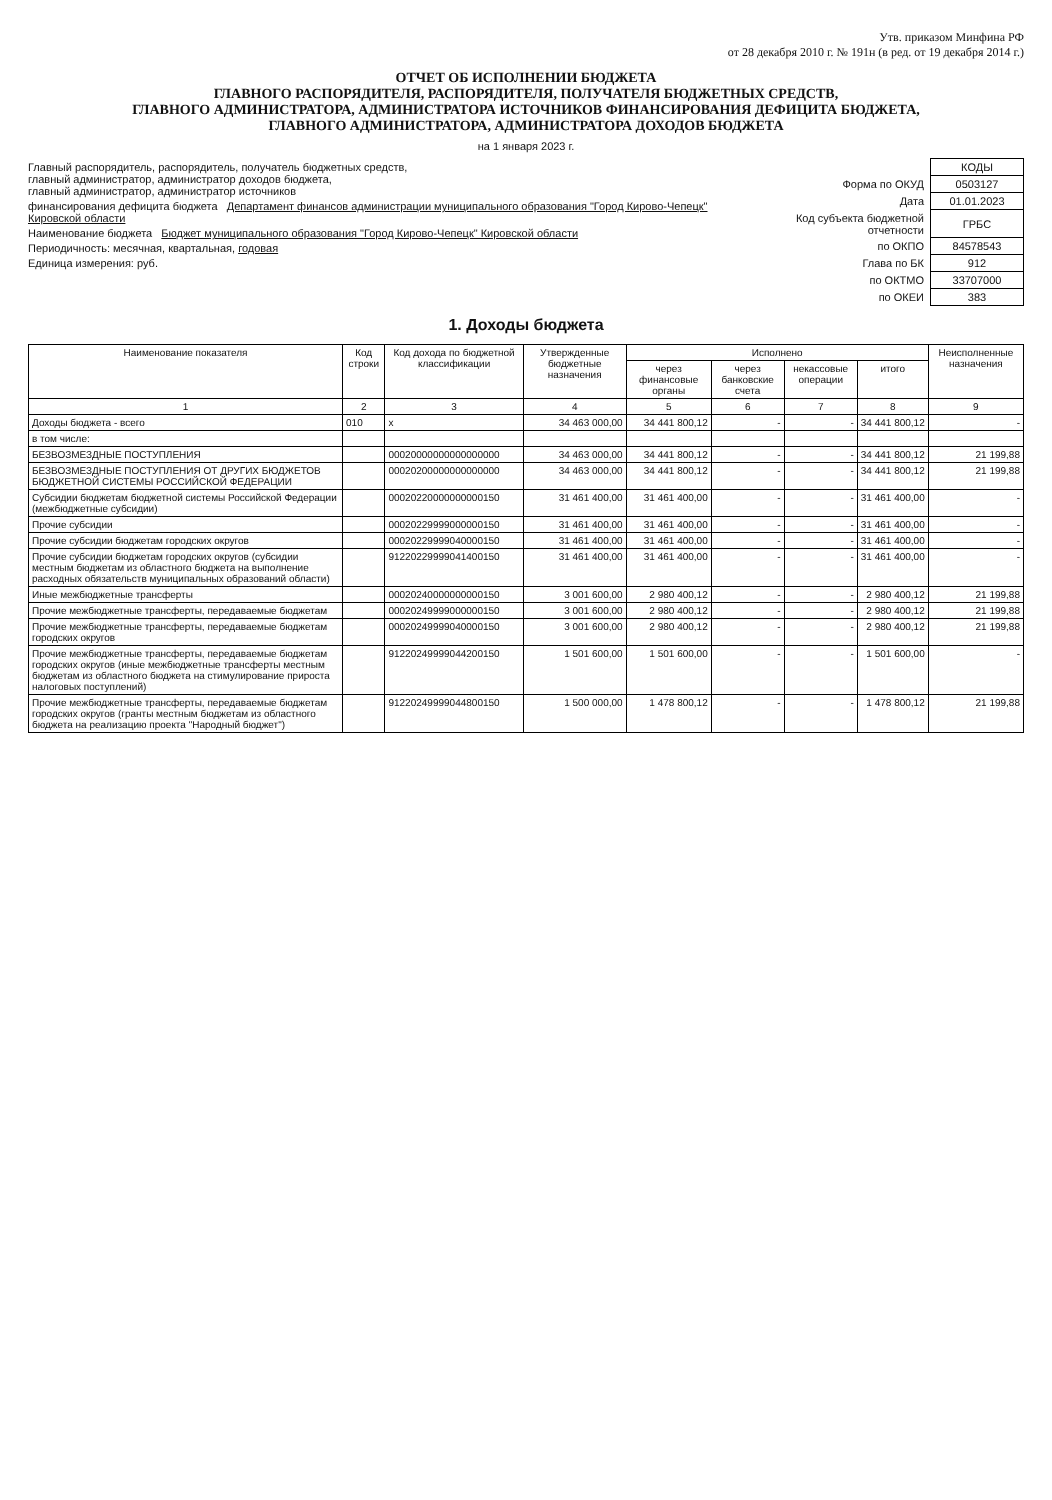Утв. приказом Минфина РФ
от 28 декабря 2010 г. № 191н (в ред. от 19 декабря 2014 г.)
ОТЧЕТ ОБ ИСПОЛНЕНИИ БЮДЖЕТА
ГЛАВНОГО РАСПОРЯДИТЕЛЯ, РАСПОРЯДИТЕЛЯ, ПОЛУЧАТЕЛЯ БЮДЖЕТНЫХ СРЕДСТВ,
ГЛАВНОГО АДМИНИСТРАТОРА, АДМИНИСТРАТОРА ИСТОЧНИКОВ ФИНАНСИРОВАНИЯ ДЕФИЦИТА БЮДЖЕТА,
ГЛАВНОГО АДМИНИСТРАТОРА, АДМИНИСТРАТОРА ДОХОДОВ БЮДЖЕТА
на 1 января 2023 г.
Главный распорядитель, распорядитель, получатель бюджетных средств,
главный администратор, администратор доходов бюджета,
главный администратор, администратор источников
финансирования дефицита бюджета Департамент финансов администрации муниципального образования "Город Кирово-Чепецк" Кировской области
Наименование бюджета Бюджет муниципального образования "Город Кирово-Чепецк" Кировской области
Периодичность: месячная, квартальная, годовая
Единица измерения: руб.
| | КОДЫ |
| Форма по ОКУД | 0503127 |
| Дата | 01.01.2023 |
| Код субъекта бюджетной отчетности | ГРБС |
| по ОКПО | 84578543 |
| Глава по БК | 912 |
| по ОКТМО | 33707000 |
| по ОКЕИ | 383 |
1. Доходы бюджета
| Наименование показателя | Код строки | Код дохода по бюджетной классификации | Утвержденные бюджетные назначения | Исполнено | | | | Неисполненные назначения |
| --- | --- | --- | --- | --- | --- | --- | --- | --- |
| | | | | через финансовые органы | через банковские счета | некассовые операции | итого | |
| 1 | 2 | 3 | 4 | 5 | 6 | 7 | 8 | 9 |
| Доходы бюджета - всего | 010 | x | 34 463 000,00 | 34 441 800,12 | - | - | 34 441 800,12 | - |
| в том числе: | | | | | | | | |
| БЕЗВОЗМЕЗДНЫЕ ПОСТУПЛЕНИЯ | | 00020000000000000000 | 34 463 000,00 | 34 441 800,12 | - | - | 34 441 800,12 | 21 199,88 |
| БЕЗВОЗМЕЗДНЫЕ ПОСТУПЛЕНИЯ ОТ ДРУГИХ БЮДЖЕТОВ БЮДЖЕТНОЙ СИСТЕМЫ РОССИЙСКОЙ ФЕДЕРАЦИИ | | 00020200000000000000 | 34 463 000,00 | 34 441 800,12 | - | - | 34 441 800,12 | 21 199,88 |
| Субсидии бюджетам бюджетной системы Российской Федерации (межбюджетные субсидии) | | 00020220000000000150 | 31 461 400,00 | 31 461 400,00 | - | - | 31 461 400,00 | - |
| Прочие субсидии | | 00020229999000000150 | 31 461 400,00 | 31 461 400,00 | - | - | 31 461 400,00 | - |
| Прочие субсидии бюджетам городских округов | | 00020229999040000150 | 31 461 400,00 | 31 461 400,00 | - | - | 31 461 400,00 | - |
| Прочие субсидии бюджетам городских округов (субсидии местным бюджетам из областного бюджета на выполнение расходных обязательств муниципальных образований области) | | 91220229999041400150 | 31 461 400,00 | 31 461 400,00 | - | - | 31 461 400,00 | - |
| Иные межбюджетные трансферты | | 00020240000000000150 | 3 001 600,00 | 2 980 400,12 | - | - | 2 980 400,12 | 21 199,88 |
| Прочие межбюджетные трансферты, передаваемые бюджетам | | 00020249999000000150 | 3 001 600,00 | 2 980 400,12 | - | - | 2 980 400,12 | 21 199,88 |
| Прочие межбюджетные трансферты, передаваемые бюджетам городских округов | | 00020249999040000150 | 3 001 600,00 | 2 980 400,12 | - | - | 2 980 400,12 | 21 199,88 |
| Прочие межбюджетные трансферты, передаваемые бюджетам городских округов (иные межбюджетные трансферты местным бюджетам из областного бюджета на стимулирование прироста налоговых поступлений) | | 91220249999044200150 | 1 501 600,00 | 1 501 600,00 | - | - | 1 501 600,00 | - |
| Прочие межбюджетные трансферты, передаваемые бюджетам городских округов (гранты местным бюджетам из областного бюджета на реализацию проекта "Народный бюджет") | | 91220249999044800150 | 1 500 000,00 | 1 478 800,12 | - | - | 1 478 800,12 | 21 199,88 |